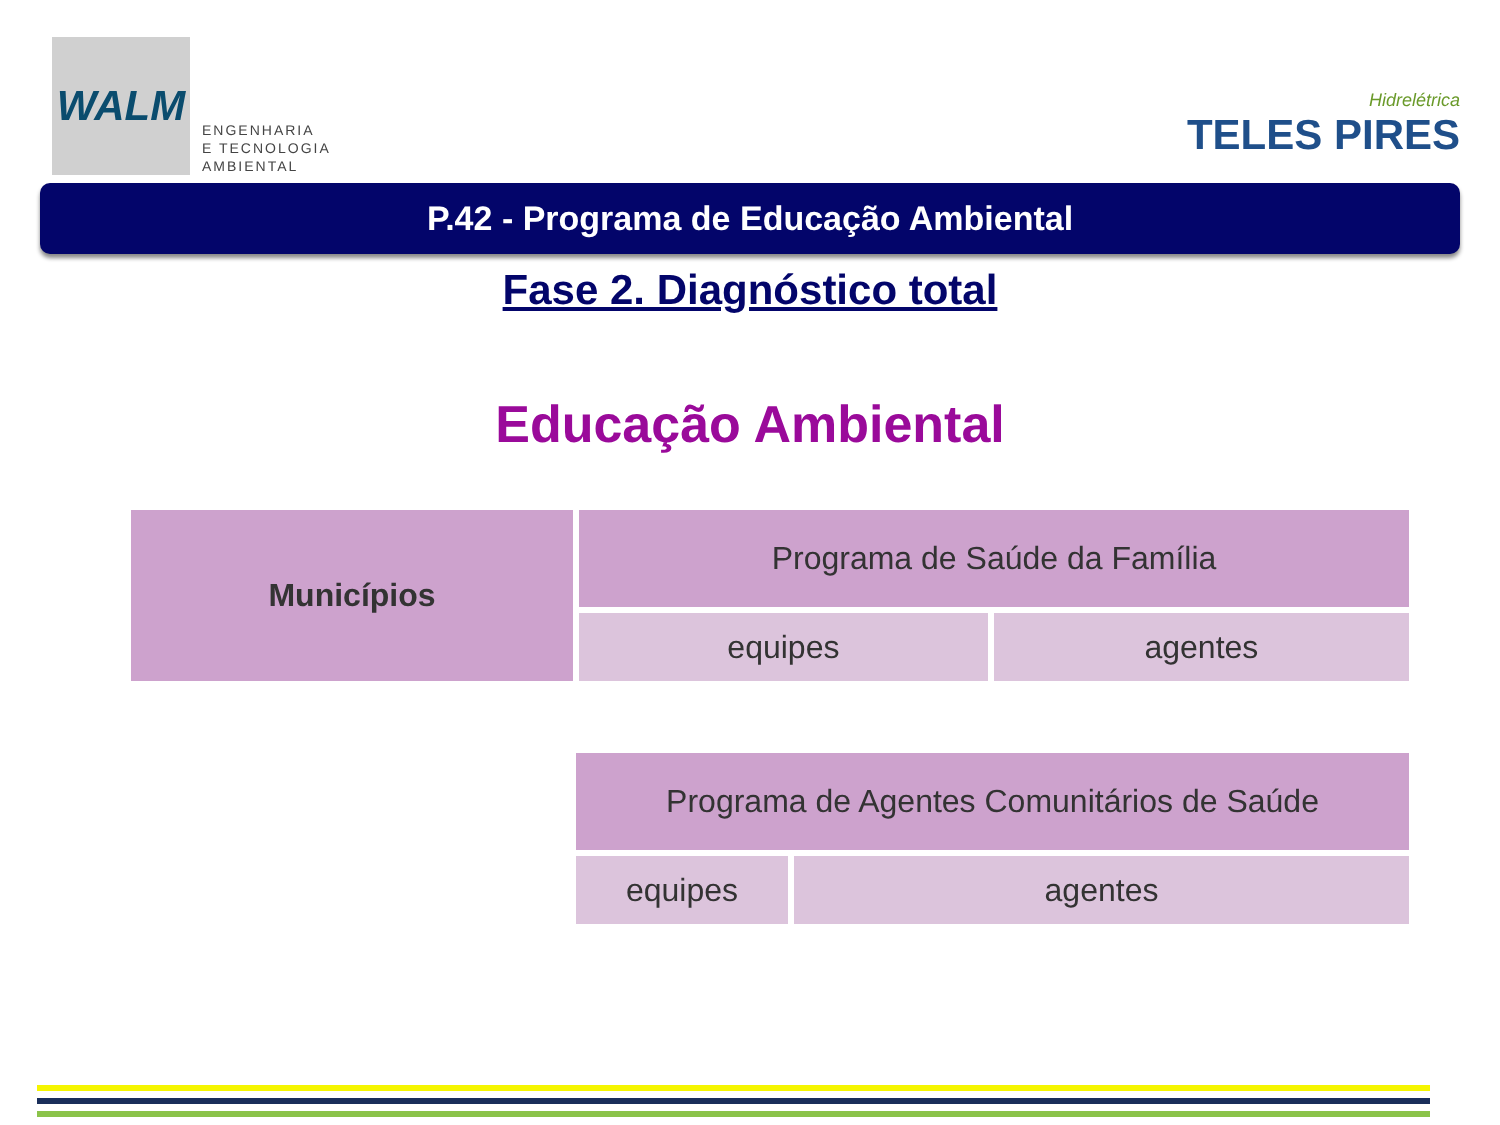WALM
ENGENHARIA
E TECNOLOGIA
AMBIENTAL
Hidrelétrica
TELES PIRES
P.42 - Programa de Educação Ambiental
Fase 2. Diagnóstico total
Educação Ambiental
| Municípios | Programa de Saúde da Família | |
| | equipes | agentes |
| Programa de Agentes Comunitários de Saúde | |
| equipes | agentes |